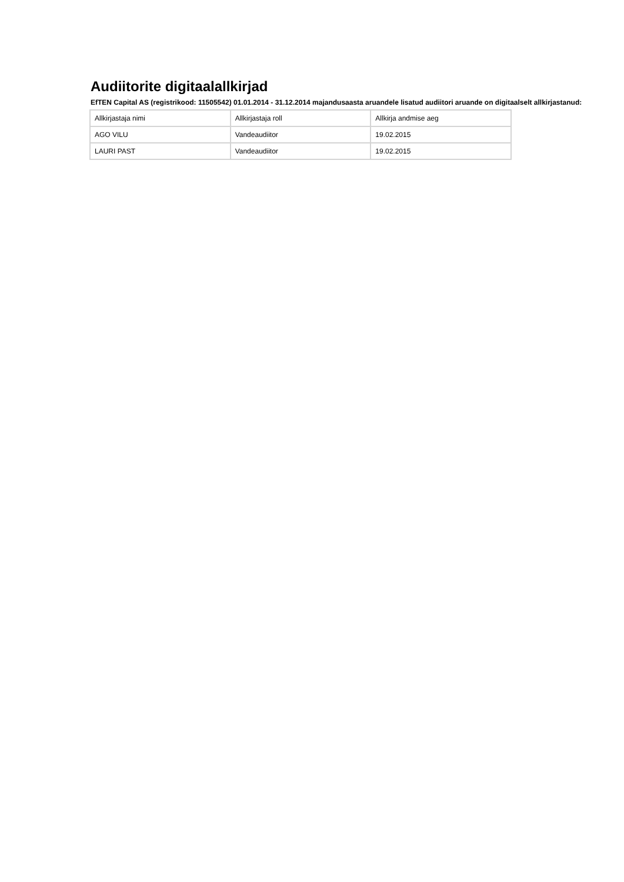Audiitorite digitaalallkirjad
EfTEN Capital AS (registrikood: 11505542) 01.01.2014 - 31.12.2014 majandusaasta aruandele lisatud audiitori aruande on digitaalselt allkirjastanud:
| Allkirjastaja nimi | Allkirjastaja roll | Allkirja andmise aeg |
| AGO VILU | Vandeaudiitor | 19.02.2015 |
| LAURI PAST | Vandeaudiitor | 19.02.2015 |